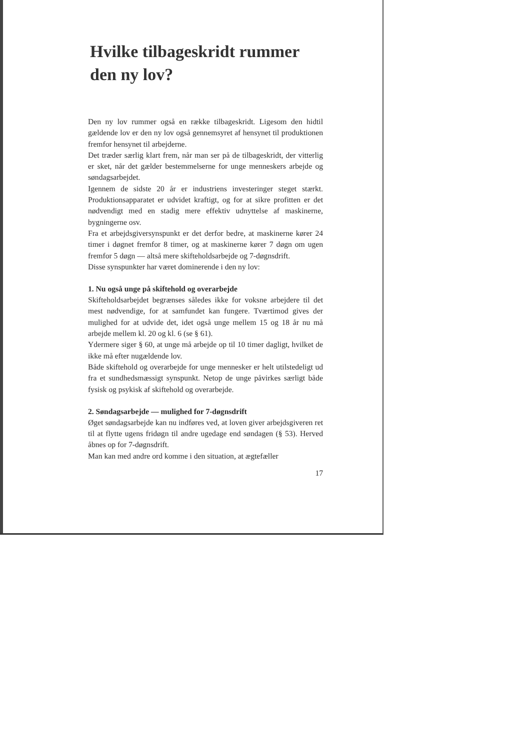Hvilke tilbageskridt rummer den ny lov?
Den ny lov rummer også en række tilbageskridt. Ligesom den hidtil gældende lov er den ny lov også gennemsyret af hensynet til produktionen fremfor hensynet til arbejderne.
Det træder særlig klart frem, når man ser på de tilbageskridt, der vitterlig er sket, når det gælder bestemmelserne for unge menneskers arbejde og søndagsarbejdet.
Igennem de sidste 20 år er industriens investeringer steget stærkt. Produktionsapparatet er udvidet kraftigt, og for at sikre profitten er det nødvendigt med en stadig mere effektiv udnyttelse af maskinerne, bygningerne osv.
Fra et arbejdsgiversynspunkt er det derfor bedre, at maskinerne kører 24 timer i døgnet fremfor 8 timer, og at maskinerne kører 7 døgn om ugen fremfor 5 døgn — altså mere skifteholdsarbejde og 7-døgnsdrift.
Disse synspunkter har været dominerende i den ny lov:
1. Nu også unge på skiftehold og overarbejde
Skifteholdsarbejdet begrænses således ikke for voksne arbejdere til det mest nødvendige, for at samfundet kan fungere. Tværtimod gives der mulighed for at udvide det, idet også unge mellem 15 og 18 år nu må arbejde mellem kl. 20 og kl. 6 (se § 61).
Ydermere siger § 60, at unge må arbejde op til 10 timer dagligt, hvilket de ikke må efter nugældende lov.
Både skiftehold og overarbejde for unge mennesker er helt utilstedeligt ud fra et sundhedsmæssigt synspunkt. Netop de unge påvirkes særligt både fysisk og psykisk af skiftehold og overarbejde.
2. Søndagsarbejde — mulighed for 7-døgnsdrift
Øget søndagsarbejde kan nu indføres ved, at loven giver arbejdsgiveren ret til at flytte ugens fridøgn til andre ugedage end søndagen (§ 53). Herved åbnes op for 7-døgnsdrift.
Man kan med andre ord komme i den situation, at ægtefæller
17